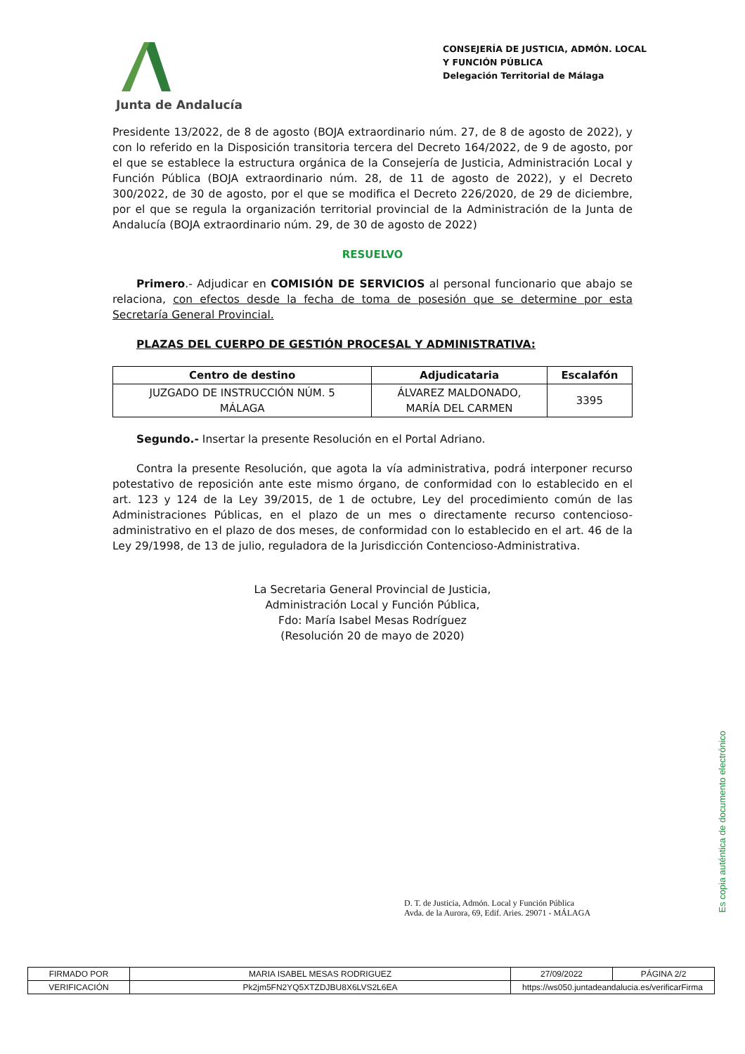Junta de Andalucía
CONSEJERÍA DE JUSTICIA, ADMÓN. LOCAL Y FUNCIÓN PÚBLICA
Delegación Territorial de Málaga
Presidente 13/2022, de 8 de agosto (BOJA extraordinario núm. 27, de 8 de agosto de 2022), y con lo referido en la Disposición transitoria tercera del Decreto 164/2022, de 9 de agosto, por el que se establece la estructura orgánica de la Consejería de Justicia, Administración Local y Función Pública (BOJA extraordinario núm. 28, de 11 de agosto de 2022), y el Decreto 300/2022, de 30 de agosto, por el que se modifica el Decreto 226/2020, de 29 de diciembre, por el que se regula la organización territorial provincial de la Administración de la Junta de Andalucía (BOJA extraordinario núm. 29, de 30 de agosto de 2022)
RESUELVO
Primero.- Adjudicar en COMISIÓN DE SERVICIOS al personal funcionario que abajo se relaciona, con efectos desde la fecha de toma de posesión que se determine por esta Secretaría General Provincial.
PLAZAS DEL CUERPO DE GESTIÓN PROCESAL Y ADMINISTRATIVA:
| Centro de destino | Adjudicataria | Escalafón |
| --- | --- | --- |
| JUZGADO DE INSTRUCCIÓN NÚM. 5 MÁLAGA | ÁLVAREZ MALDONADO, MARÍA DEL CARMEN | 3395 |
Segundo.- Insertar la presente Resolución en el Portal Adriano.
Contra la presente Resolución, que agota la vía administrativa, podrá interponer recurso potestativo de reposición ante este mismo órgano, de conformidad con lo establecido en el art. 123 y 124 de la Ley 39/2015, de 1 de octubre, Ley del procedimiento común de las Administraciones Públicas, en el plazo de un mes o directamente recurso contencioso-administrativo en el plazo de dos meses, de conformidad con lo establecido en el art. 46 de la Ley 29/1998, de 13 de julio, reguladora de la Jurisdicción Contencioso-Administrativa.
La Secretaria General Provincial de Justicia,
Administración Local y Función Pública,
Fdo: María Isabel Mesas Rodríguez
(Resolución 20 de mayo de 2020)
D. T. de Justicia, Admón. Local y Función Pública
Avda. de la Aurora, 69, Edif. Aries. 29071 - MÁLAGA
Es copia auténtica de documento electrónico
| FIRMADO POR | MARIA ISABEL MESAS RODRIGUEZ | | 27/09/2022 | PÁGINA 2/2 |
| VERIFICACIÓN | Pk2jm5FN2YQ5XTZDJBU8X6LVS2L6EA | https://ws050.juntadeandalucia.es/verificarFirma | | |